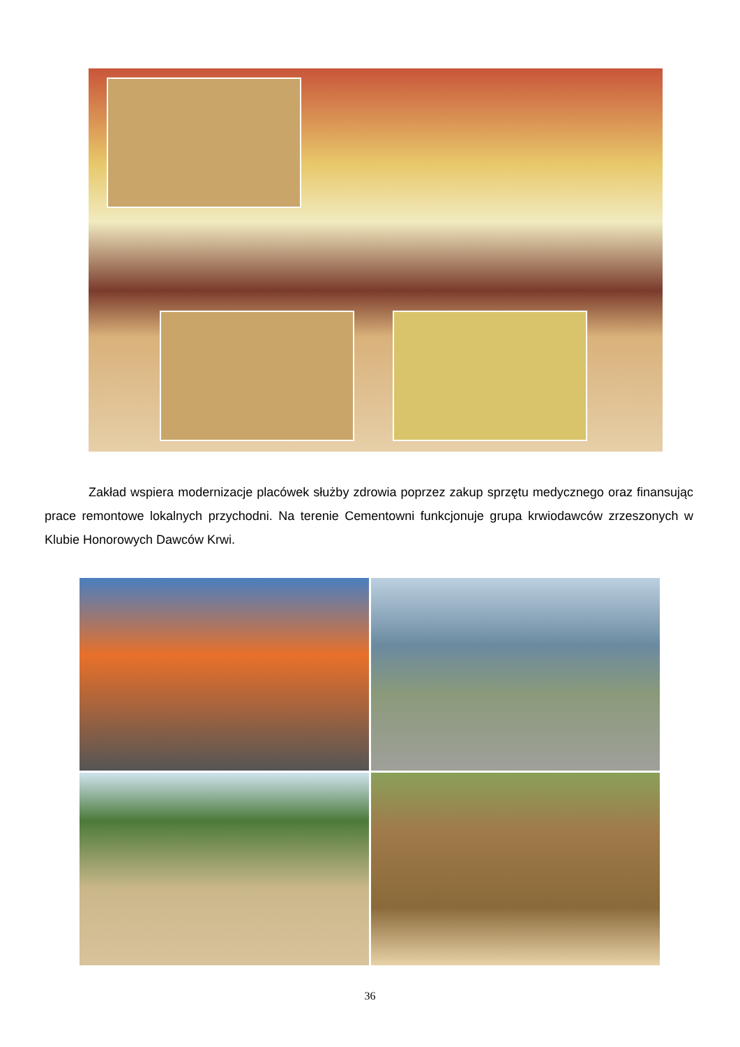Zakład wspiera modernizacje placówek służby zdrowia poprzez zakup sprzętu medycznego oraz finansując prace remontowe lokalnych przychodni. Na terenie Cementowni funkcjonuje grupa krwiodawców zrzeszonych w Klubie Honorowych Dawców Krwi.
36